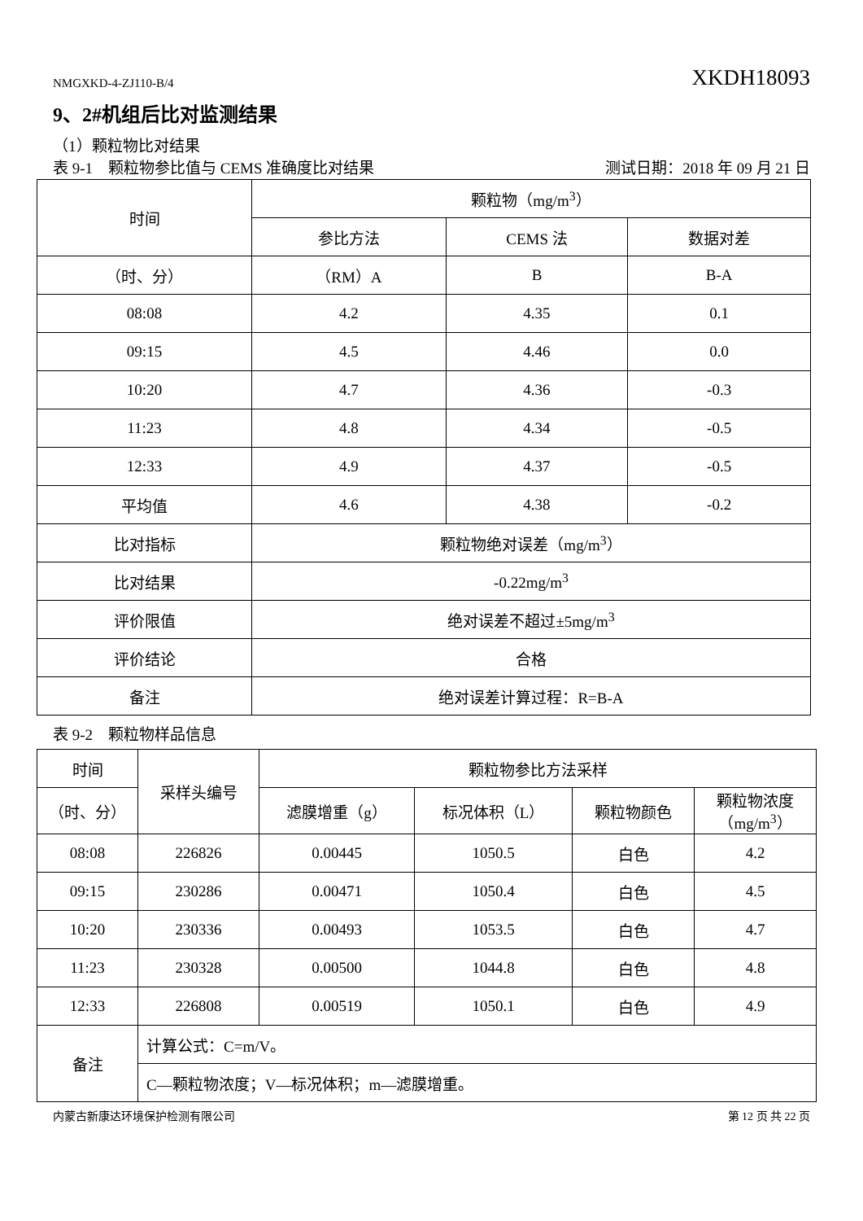NMGXKD-4-ZJ110-B/4 XKDH18093
9、2#机组后比对监测结果
（1）颗粒物比对结果
表 9-1　颗粒物参比值与 CEMS 准确度比对结果 测试日期：2018 年 09 月 21 日
| 时间 | 颗粒物（mg/m<sup>3</sup>） | | |
| --- | --- | --- | --- |
| | 参比方法 | CEMS 法 | 数据对差 |
| （时、分） | （RM）A | B | B-A |
| 08:08 | 4.2 | 4.35 | 0.1 |
| 09:15 | 4.5 | 4.46 | 0.0 |
| 10:20 | 4.7 | 4.36 | -0.3 |
| 11:23 | 4.8 | 4.34 | -0.5 |
| 12:33 | 4.9 | 4.37 | -0.5 |
| 平均值 | 4.6 | 4.38 | -0.2 |
| 比对指标 | 颗粒物绝对误差（mg/m<sup>3</sup>） | | |
| 比对结果 | -0.22mg/m<sup>3</sup> | | |
| 评价限值 | 绝对误差不超过±5mg/m<sup>3</sup> | | |
| 评价结论 | 合格 | | |
| 备注 | 绝对误差计算过程：R=B-A | | |
表 9-2　颗粒物样品信息
| 时间 | 采样头编号 | 颗粒物参比方法采样 | | | |
| --- | --- | --- | --- | --- | --- |
| （时、分） | | 滤膜增重（g） | 标况体积（L） | 颗粒物颜色 | 颗粒物浓度 （mg/m<sup>3</sup>） |
| 08:08 | 226826 | 0.00445 | 1050.5 | 白色 | 4.2 |
| 09:15 | 230286 | 0.00471 | 1050.4 | 白色 | 4.5 |
| 10:20 | 230336 | 0.00493 | 1053.5 | 白色 | 4.7 |
| 11:23 | 230328 | 0.00500 | 1044.8 | 白色 | 4.8 |
| 12:33 | 226808 | 0.00519 | 1050.1 | 白色 | 4.9 |
| 备注 | 计算公式：C=m/V。 | | | | |
| | C—颗粒物浓度；V—标况体积；m—滤膜增重。 | | | | |
内蒙古新康达环境保护检测有限公司 第 12 页 共 22 页